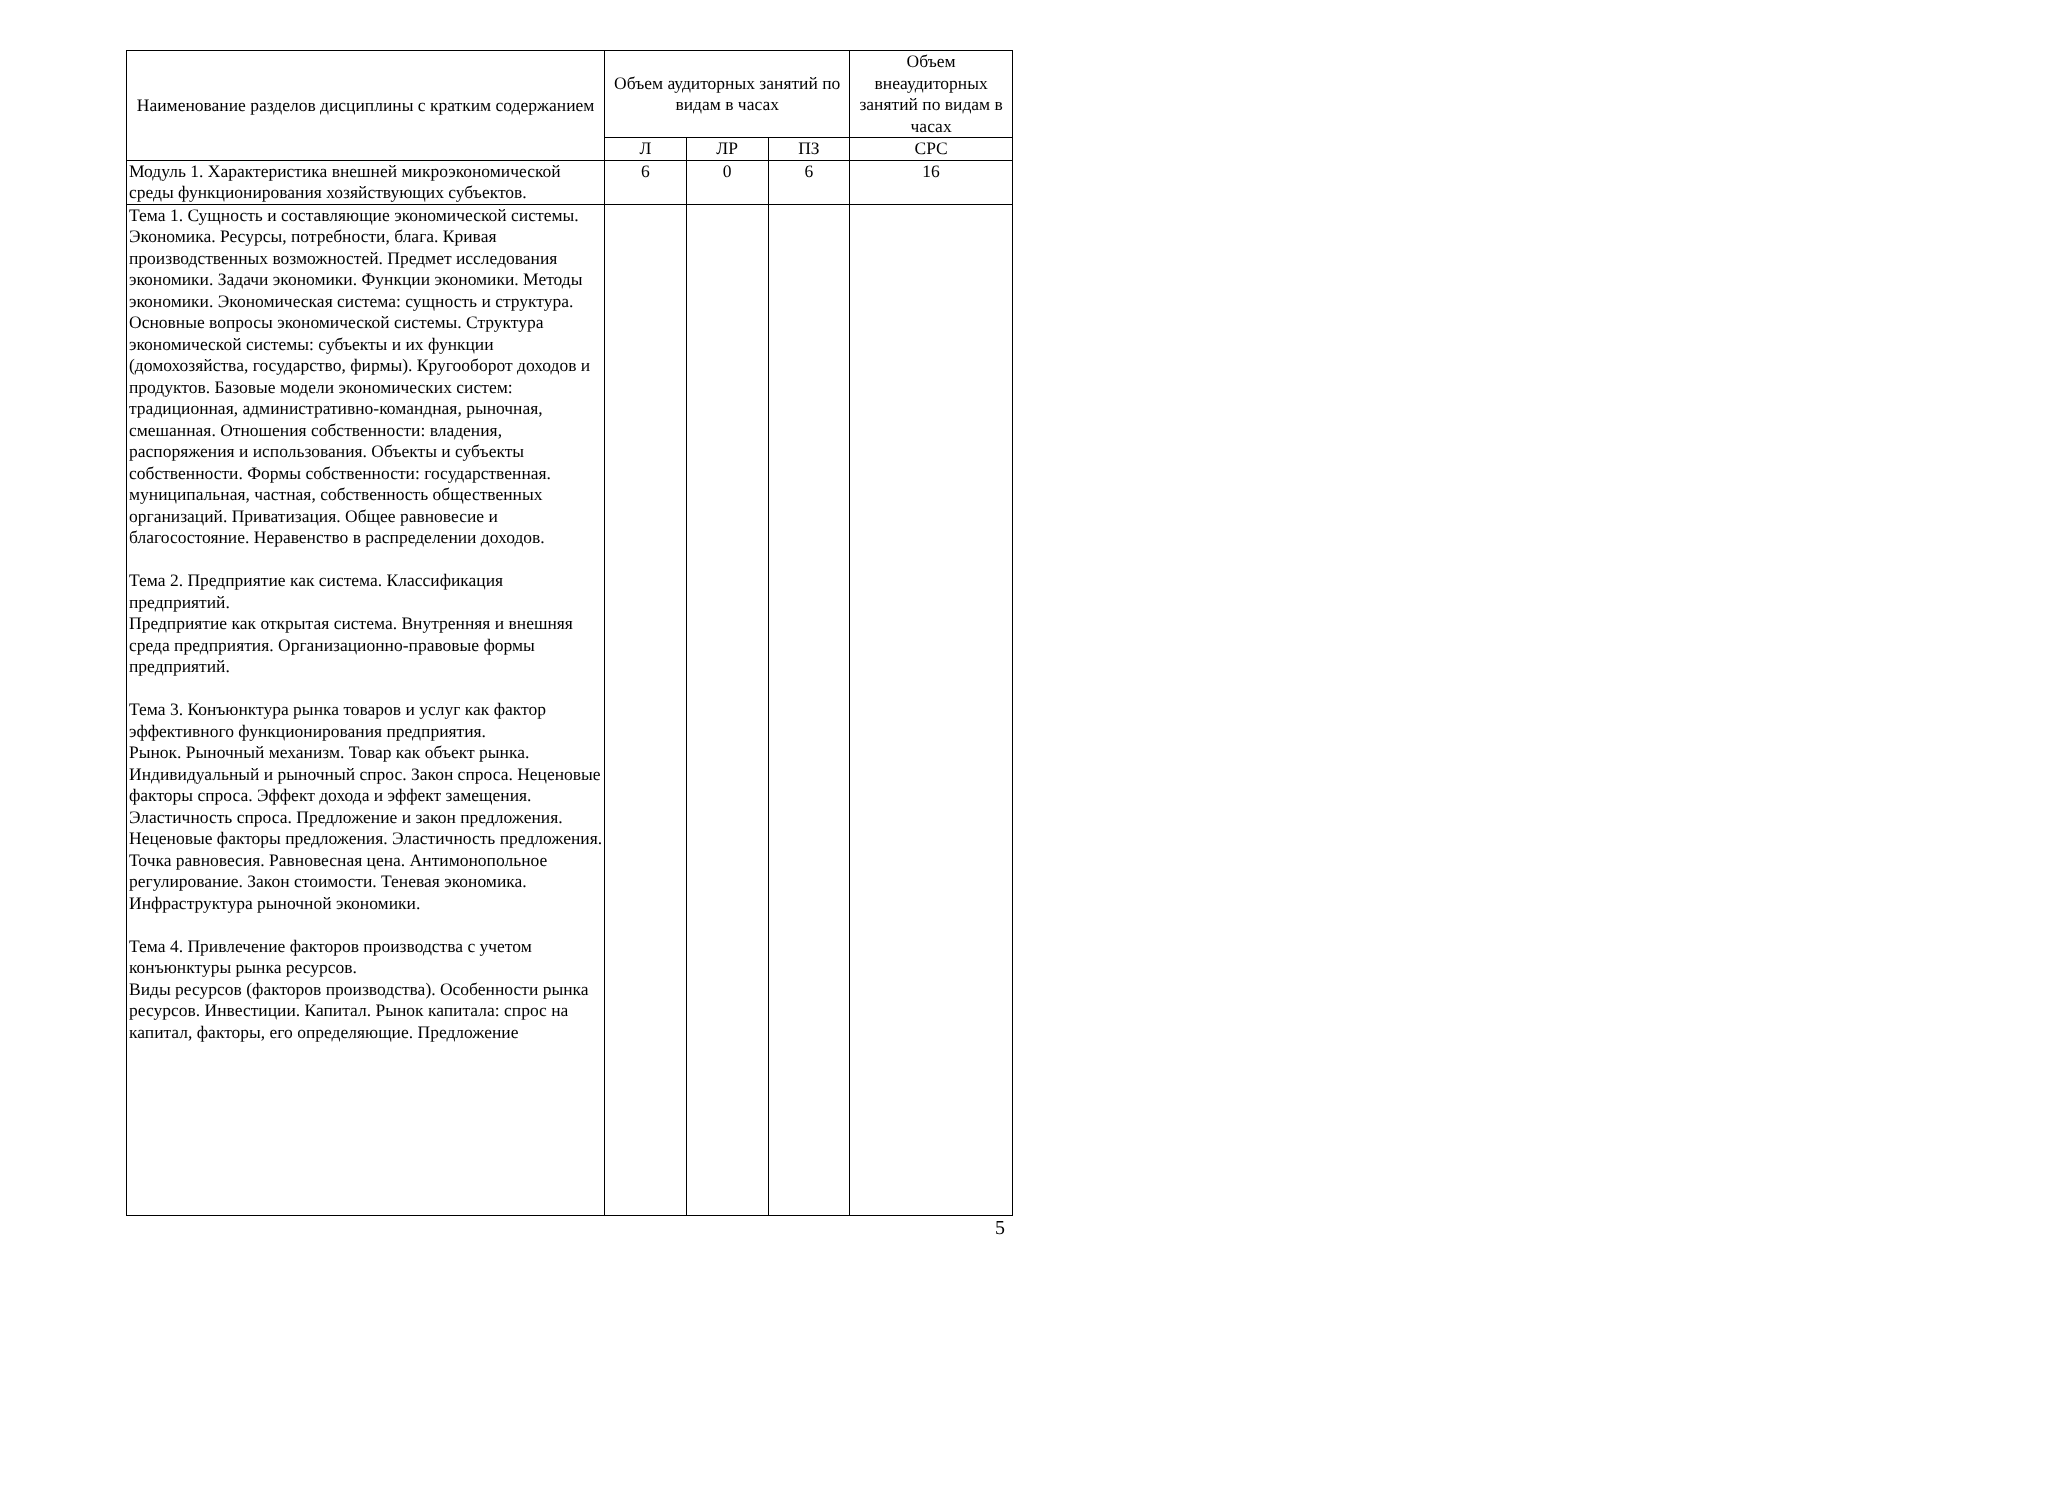| Наименование разделов дисциплины с кратким содержанием | Объем аудиторных занятий по видам в часах | | | Объем внеаудиторных занятий по видам в часах |
| --- | --- | --- | --- | --- |
| | Л | ЛР | ПЗ | СРС |
| Модуль 1. Характеристика внешней микроэкономической среды функционирования хозяйствующих субъектов. | 6 | 0 | 6 | 16 |
| Тема 1. Сущность и составляющие экономической системы. Экономика. Ресурсы, потребности, блага. Кривая производственных возможностей. Предмет исследования экономики. Задачи экономики. Функции экономики. Методы экономики. Экономическая система: сущность и структура. Основные вопросы экономической системы. Структура экономической системы: субъекты и их функции (домохозяйства, государство, фирмы). Кругооборот доходов и продуктов. Базовые модели экономических систем: традиционная, административно-командная, рыночная, смешанная. Отношения собственности: владения, распоряжения и использования. Объекты и субъекты собственности. Формы собственности: государственная. муниципальная, частная, собственность общественных организаций. Приватизация. Общее равновесие и благосостояние. Неравенство в распределении доходов. Тема 2. Предприятие как система. Классификация предприятий. Предприятие как открытая система. Внутренняя и внешняя среда предприятия. Организационно-правовые формы предприятий. Тема 3. Конъюнктура рынка товаров и услуг как фактор эффективного функционирования предприятия. Рынок. Рыночный механизм. Товар как объект рынка. Индивидуальный и рыночный спрос. Закон спроса. Неценовые факторы спроса. Эффект дохода и эффект замещения. Эластичность спроса. Предложение и закон предложения. Неценовые факторы предложения. Эластичность предложения. Точка равновесия. Равновесная цена. Антимонопольное регулирование. Закон стоимости. Теневая экономика. Инфраструктура рыночной экономики. Тема 4. Привлечение факторов производства с учетом конъюнктуры рынка ресурсов. Виды ресурсов (факторов производства). Особенности рынка ресурсов. Инвестиции. Капитал. Рынок капитала: спрос на капитал, факторы, его определяющие. Предложение | | | | |
5